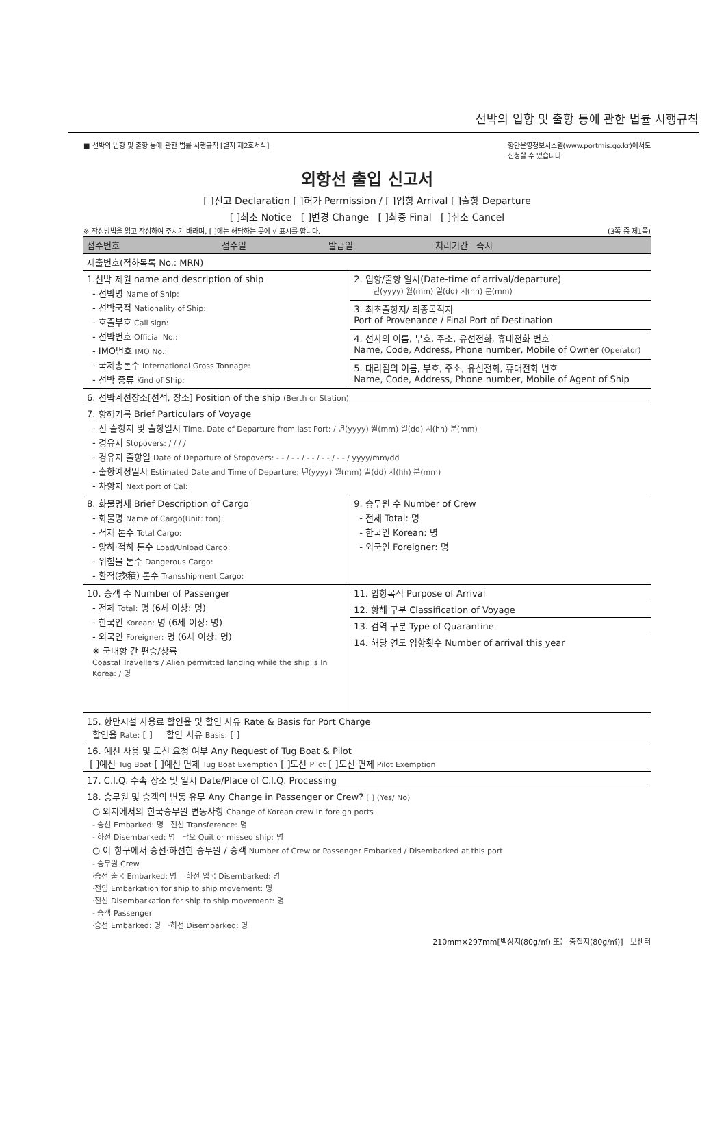선박의 입항 및 출항 등에 관한 법률 시행규칙
■ 선박의 입항 및 출항 등에 관한 법률 시행규칙 [별지 제2호서식] 항만운영정보시스템(www.portmis.go.kr)에서도
신청할 수 있습니다.
외항선 출입 신고서
[ ]신고 Declaration [ ]허가 Permission / [ ]입항 Arrival [ ]출항 Departure
[ ]최초 Notice [ ]변경 Change [ ]최종 Final [ ]취소 Cancel
※ 작성방법을 읽고 작성하여 주시기 바라며, [ ]에는 해당하는 곳에 √ 표시를 합니다. (3쪽 중 제1쪽)
| 접수번호 | 접수일 | 발급일 | 처리기간 즉시 |
| 제출번호(적하목록 No.: MRN) | | | |
| 1.선박 제원 name and description of ship - 선박명 Name of Ship: - 선박국적 Nationality of Ship: - 호출부호 Call sign: - 선박번호 Official No.: - IMO번호 IMO No.: - 국제총톤수 International Gross Tonnage: - 선박 종류 Kind of Ship: | 2. 입항/출항 일시(Date-time of arrival/departure) 년(yyyy) 월(mm) 일(dd) 시(hh) 분(mm) |
| | 3. 최초출항지/ 최종목적지 Port of Provenance / Final Port of Destination |
| | 4. 선사의 이름, 부호, 주소, 유선전화, 휴대전화 번호 Name, Code, Address, Phone number, Mobile of Owner (Operator) |
| | 5. 대리점의 이름, 부호, 주소, 유선전화, 휴대전화 번호 Name, Code, Address, Phone number, Mobile of Agent of Ship |
| 6. 선박계선장소[선석, 장소] Position of the ship (Berth or Station) | |
| 7. 항해기록 Brief Particulars of Voyage - 전 출항지 및 출항일시 Time, Date of Departure from last Port: / 년(yyyy) 월(mm) 일(dd) 시(hh) 분(mm) - 경유지 Stopovers: / / / / - 경유지 출항일 Date of Departure of Stopovers: - - / - - / - - / - - / - - / yyyy/mm/dd - 출항예정일시 Estimated Date and Time of Departure: 년(yyyy) 월(mm) 일(dd) 시(hh) 분(mm) - 차항지 Next port of Cal: | |
| 8. 화물명세 Brief Description of Cargo - 화물명 Name of Cargo(Unit: ton): - 적재 톤수 Total Cargo: - 양하·적하 톤수 Load/Unload Cargo: - 위험물 톤수 Dangerous Cargo: - 환적(換積) 톤수 Transshipment Cargo: | 9. 승무원 수 Number of Crew - 전체 Total: 명 - 한국인 Korean: 명 - 외국인 Foreigner: 명 |
| 10. 승객 수 Number of Passenger - 전체 Total: 명 (6세 이상: 명) - 한국인 Korean: 명 (6세 이상: 명) - 외국인 Foreigner: 명 (6세 이상: 명) ※ 국내항 간 편승/상륙 Coastal Travellers / Alien permitted landing while the ship is In Korea: / 명 | 11. 입항목적 Purpose of Arrival |
| | 12. 항해 구분 Classification of Voyage |
| | 13. 검역 구분 Type of Quarantine |
| | 14. 해당 연도 입항횟수 Number of arrival this year |
| 15. 항만시설 사용료 할인율 및 할인 사유 Rate & Basis for Port Charge 할인율 Rate: [ ] 할인 사유 Basis: [ ] | |
| 16. 예선 사용 및 도선 요청 여부 Any Request of Tug Boat & Pilot [ ]예선 Tug Boat [ ]예선 면제 Tug Boat Exemption [ ]도선 Pilot [ ]도선 면제 Pilot Exemption | |
| 17. C.I.Q. 수속 장소 및 일시 Date/Place of C.I.Q. Processing | |
| 18. 승무원 및 승객의 변동 유무 Any Change in Passenger or Crew? [ ] (Yes/ No) ○ 외지에서의 한국승무원 변동사항 Change of Korean crew in foreign ports - 승선 Embarked: 명 전선 Transference: 명 - 하선 Disembarked: 명 낙오 Quit or missed ship: 명 ○ 이 항구에서 승선·하선한 승무원 / 승객 Number of Crew or Passenger Embarked / Disembarked at this port - 승무원 Crew ·승선 출국 Embarked: 명 ·하선 입국 Disembarked: 명 ·전입 Embarkation for ship to ship movement: 명 ·전선 Disembarkation for ship to ship movement: 명 - 승객 Passenger ·승선 Embarked: 명 ·하선 Disembarked: 명 | |
210mm×297mm[백상지(80g/㎡) 또는 중질지(80g/㎡)] 보센터